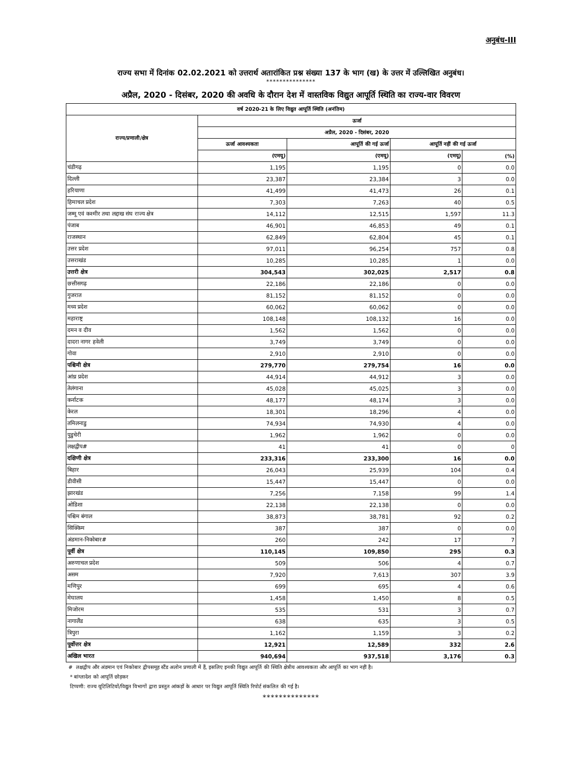अनुबंध-III
राज्य सभा में दिनांक 02.02.2021 को उत्तरार्थ अतारांकित प्रश्न संख्या 137 के भाग (ख) के उत्तर में उल्लिखित अनुबंध।
***************
अप्रैल, 2020 - दिसंबर, 2020 की अवधि के दौरान देश में वास्तविक विद्युत आपूर्ति स्थिति का राज्य-वार विवरण
| वर्ष 2020-21 के लिए विद्युत आपूर्ति स्थिति (अनंतिम) | | | | |
| --- | --- | --- | --- | --- |
| राज्य/प्रणाली/क्षेत्र | ऊर्जा | | | |
| | अप्रैल, 2020 - दिसंबर, 2020 | | | |
| | ऊर्जा आवश्यकता | आपूर्ति की गई ऊर्जा | आपूर्ति नहीं की गई ऊर्जा | |
| | (एमयू) | (एमयू) | (एमयू) | (%) |
| चंडीगढ़ | 1,195 | 1,195 | 0 | 0.0 |
| दिल्ली | 23,387 | 23,384 | 3 | 0.0 |
| हरियाणा | 41,499 | 41,473 | 26 | 0.1 |
| हिमाचल प्रदेश | 7,303 | 7,263 | 40 | 0.5 |
| जम्मू एवं कश्मीर तथा लद्दाख संघ राज्य क्षेत्र | 14,112 | 12,515 | 1,597 | 11.3 |
| पंजाब | 46,901 | 46,853 | 49 | 0.1 |
| राजस्थान | 62,849 | 62,804 | 45 | 0.1 |
| उत्तर प्रदेश | 97,011 | 96,254 | 757 | 0.8 |
| उत्तराखंड | 10,285 | 10,285 | 1 | 0.0 |
| उत्तरी क्षेत्र | 304,543 | 302,025 | 2,517 | 0.8 |
| छत्तीसगढ़ | 22,186 | 22,186 | 0 | 0.0 |
| गुजरात | 81,152 | 81,152 | 0 | 0.0 |
| मध्य प्रदेश | 60,062 | 60,062 | 0 | 0.0 |
| महाराष्ट्र | 108,148 | 108,132 | 16 | 0.0 |
| दमन व दीव | 1,562 | 1,562 | 0 | 0.0 |
| दादरा नागर हवेली | 3,749 | 3,749 | 0 | 0.0 |
| गोवा | 2,910 | 2,910 | 0 | 0.0 |
| पश्चिमी क्षेत्र | 279,770 | 279,754 | 16 | 0.0 |
| आंध्र प्रदेश | 44,914 | 44,912 | 3 | 0.0 |
| तेलंगाना | 45,028 | 45,025 | 3 | 0.0 |
| कर्नाटक | 48,177 | 48,174 | 3 | 0.0 |
| केरल | 18,301 | 18,296 | 4 | 0.0 |
| तमिलनाडु | 74,934 | 74,930 | 4 | 0.0 |
| पुडुचेरी | 1,962 | 1,962 | 0 | 0.0 |
| लक्षद्वीप# | 41 | 41 | 0 | 0 |
| दक्षिणी क्षेत्र | 233,316 | 233,300 | 16 | 0.0 |
| बिहार | 26,043 | 25,939 | 104 | 0.4 |
| डीवीसी | 15,447 | 15,447 | 0 | 0.0 |
| झारखंड | 7,256 | 7,158 | 99 | 1.4 |
| ओडिशा | 22,138 | 22,138 | 0 | 0.0 |
| पश्चिम बंगाल | 38,873 | 38,781 | 92 | 0.2 |
| सिक्किम | 387 | 387 | 0 | 0.0 |
| अंडमान-निकोबार# | 260 | 242 | 17 | 7 |
| पूर्वी क्षेत्र | 110,145 | 109,850 | 295 | 0.3 |
| अरुणाचल प्रदेश | 509 | 506 | 4 | 0.7 |
| असम | 7,920 | 7,613 | 307 | 3.9 |
| मणिपुर | 699 | 695 | 4 | 0.6 |
| मेघालय | 1,458 | 1,450 | 8 | 0.5 |
| मिजोरम | 535 | 531 | 3 | 0.7 |
| नागालैंड | 638 | 635 | 3 | 0.5 |
| त्रिपुरा | 1,162 | 1,159 | 3 | 0.2 |
| पूर्वोत्तर क्षेत्र | 12,921 | 12,589 | 332 | 2.6 |
| अखिल भारत | 940,694 | 937,518 | 3,176 | 0.3 |
# लक्षद्वीप और अंडमान एवं निकोबार द्वीपसमूह स्टैंड अलोन प्रणाली में हैं, इसलिए इनकी विद्युत आपूर्ति की स्थिति क्षेत्रीय आवश्यकता और आपूर्ति का भाग नहीं है।
* बांग्लादेश को आपूर्ति छोड़कर
टिप्पणी: राज्य यूटिलिटियों/विद्युत विभागों द्वारा प्रस्तुत आंकड़ों के आधार पर विद्युत आपूर्ति स्थिति रिपोर्ट संकलित की गई है।
**************